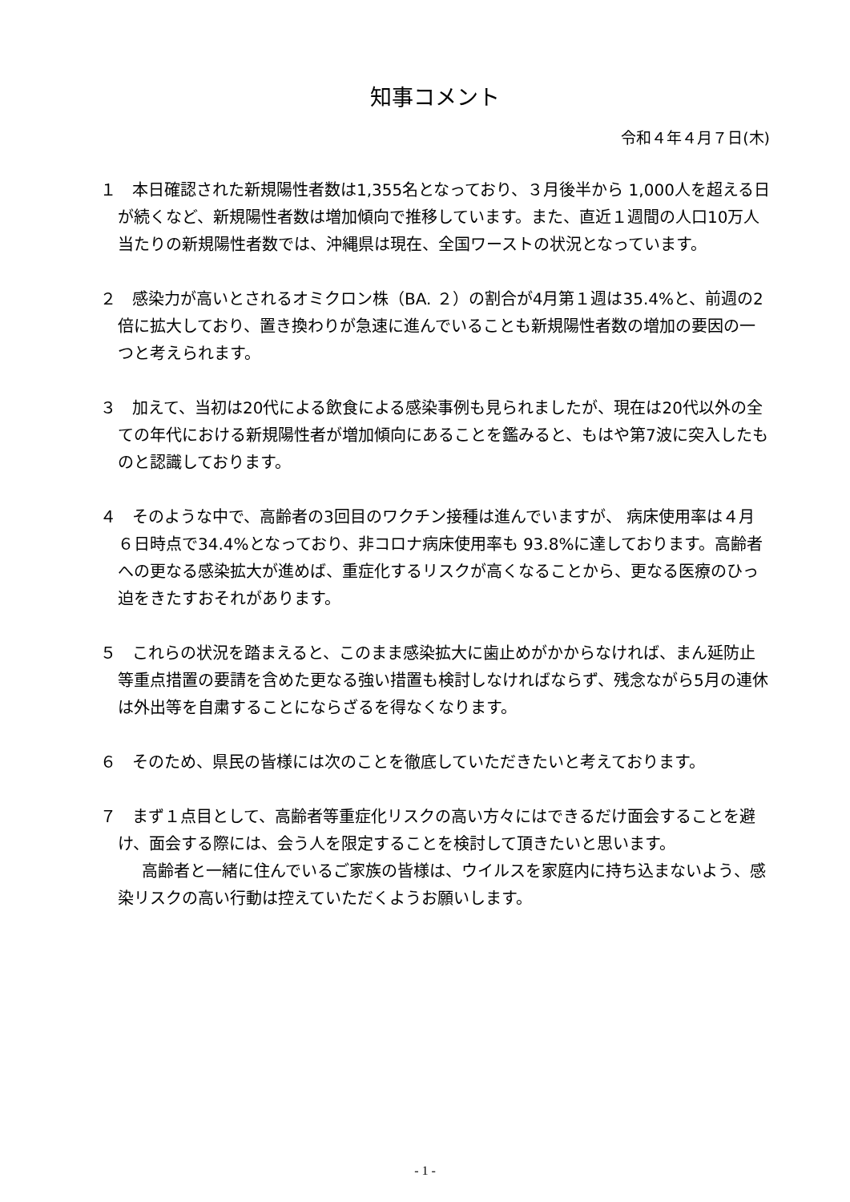知事コメント
令和４年４月７日(木)
１　本日確認された新規陽性者数は1,355名となっており、３月後半から 1,000人を超える日が続くなど、新規陽性者数は増加傾向で推移しています。また、直近１週間の人口10万人当たりの新規陽性者数では、沖縄県は現在、全国ワーストの状況となっています。
２　感染力が高いとされるオミクロン株（BA. ２）の割合が4月第１週は35.4%と、前週の2倍に拡大しており、置き換わりが急速に進んでいることも新規陽性者数の増加の要因の一つと考えられます。
３　加えて、当初は20代による飲食による感染事例も見られましたが、現在は20代以外の全ての年代における新規陽性者が増加傾向にあることを鑑みると、もはや第7波に突入したものと認識しております。
４　そのような中で、高齢者の3回目のワクチン接種は進んでいますが、 病床使用率は４月６日時点で34.4%となっており、非コロナ病床使用率も 93.8%に達しております。高齢者への更なる感染拡大が進めば、重症化するリスクが高くなることから、更なる医療のひっ迫をきたすおそれがあります。
５　これらの状況を踏まえると、このまま感染拡大に歯止めがかからなければ、まん延防止等重点措置の要請を含めた更なる強い措置も検討しなければならず、残念ながら5月の連休は外出等を自粛することにならざるを得なくなります。
６　そのため、県民の皆様には次のことを徹底していただきたいと考えております。
７　まず１点目として、高齢者等重症化リスクの高い方々にはできるだけ面会することを避け、面会する際には、会う人を限定することを検討して頂きたいと思います。
高齢者と一緒に住んでいるご家族の皆様は、ウイルスを家庭内に持ち込まないよう、感染リスクの高い行動は控えていただくようお願いします。
- 1 -